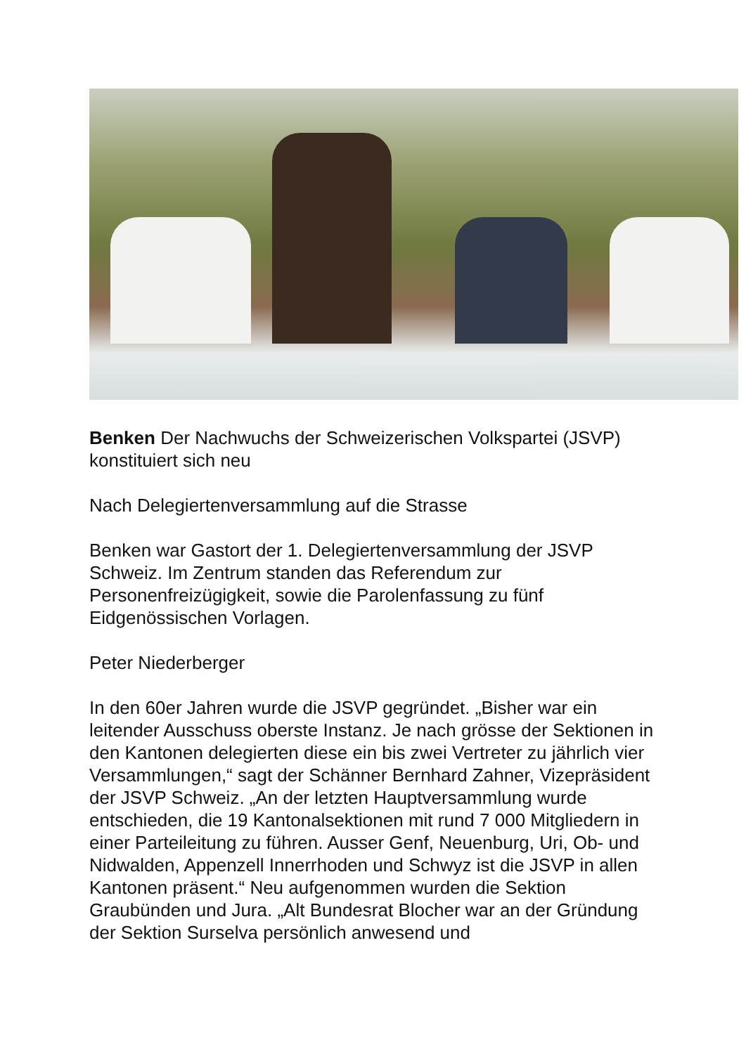Benken Der Nachwuchs der Schweizerischen Volkspartei (JSVP) konstituiert sich neu
Nach Delegiertenversammlung auf die Strasse
Benken war Gastort der 1. Delegiertenversammlung der JSVP Schweiz. Im Zentrum standen das Referendum zur Personenfreizügigkeit, sowie die Parolenfassung zu fünf Eidgenössischen Vorlagen.
Peter Niederberger
In den 60er Jahren wurde die JSVP gegründet. „Bisher war ein leitender Ausschuss oberste Instanz. Je nach grösse der Sektionen in den Kantonen delegierten diese ein bis zwei Vertreter zu jährlich vier Versammlungen,“ sagt der Schänner Bernhard Zahner, Vizepräsident der JSVP Schweiz. „An der letzten Hauptversammlung wurde entschieden, die 19 Kantonalsektionen mit rund 7 000 Mitgliedern in einer Parteileitung zu führen. Ausser Genf, Neuenburg, Uri, Ob- und Nidwalden, Appenzell Innerrhoden und Schwyz ist die JSVP in allen Kantonen präsent.“ Neu aufgenommen wurden die Sektion Graubünden und Jura. „Alt Bundesrat Blocher war an der Gründung der Sektion Surselva persönlich anwesend und